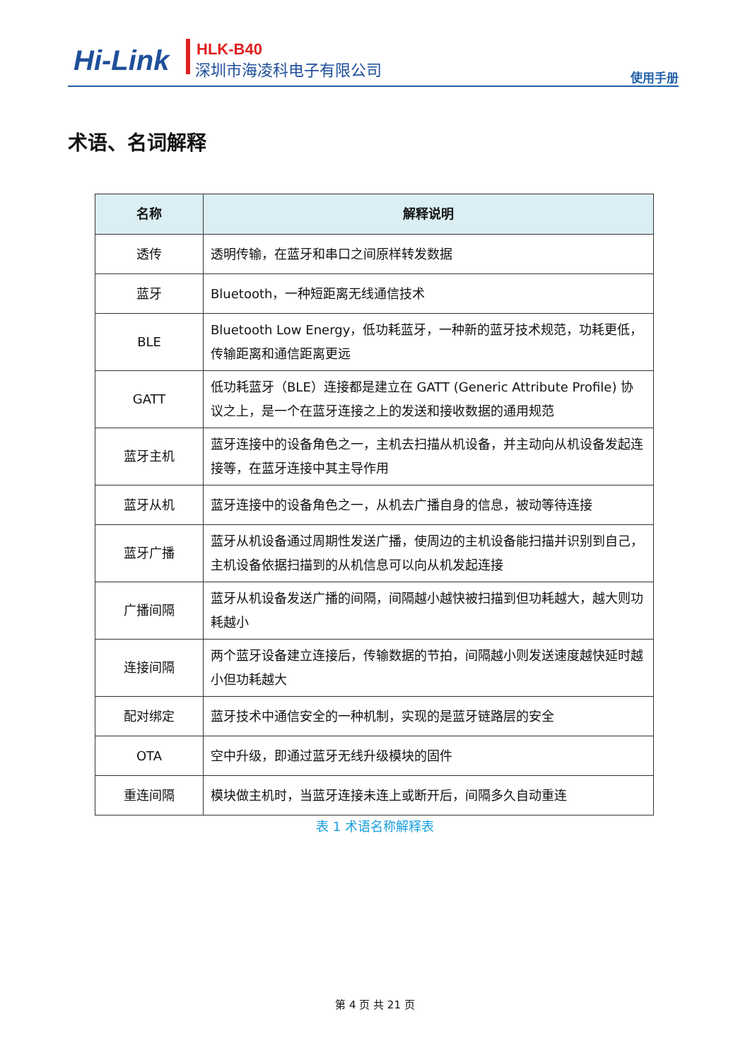Hi-Link HLK-B40
深圳市海凌科电子有限公司
使用手册
术语、名词解释
| 名称 | 解释说明 |
| --- | --- |
| 透传 | 透明传输，在蓝牙和串口之间原样转发数据 |
| 蓝牙 | Bluetooth，一种短距离无线通信技术 |
| BLE | Bluetooth Low Energy，低功耗蓝牙，一种新的蓝牙技术规范，功耗更低，传输距离和通信距离更远 |
| GATT | 低功耗蓝牙（BLE）连接都是建立在 GATT (Generic Attribute Profile) 协议之上，是一个在蓝牙连接之上的发送和接收数据的通用规范 |
| 蓝牙主机 | 蓝牙连接中的设备角色之一，主机去扫描从机设备，并主动向从机设备发起连接等，在蓝牙连接中其主导作用 |
| 蓝牙从机 | 蓝牙连接中的设备角色之一，从机去广播自身的信息，被动等待连接 |
| 蓝牙广播 | 蓝牙从机设备通过周期性发送广播，使周边的主机设备能扫描并识别到自己，主机设备依据扫描到的从机信息可以向从机发起连接 |
| 广播间隔 | 蓝牙从机设备发送广播的间隔，间隔越小越快被扫描到但功耗越大，越大则功耗越小 |
| 连接间隔 | 两个蓝牙设备建立连接后，传输数据的节拍，间隔越小则发送速度越快延时越小但功耗越大 |
| 配对绑定 | 蓝牙技术中通信安全的一种机制，实现的是蓝牙链路层的安全 |
| OTA | 空中升级，即通过蓝牙无线升级模块的固件 |
| 重连间隔 | 模块做主机时，当蓝牙连接未连上或断开后，间隔多久自动重连 |
表 1 术语名称解释表
第 4 页 共 21 页